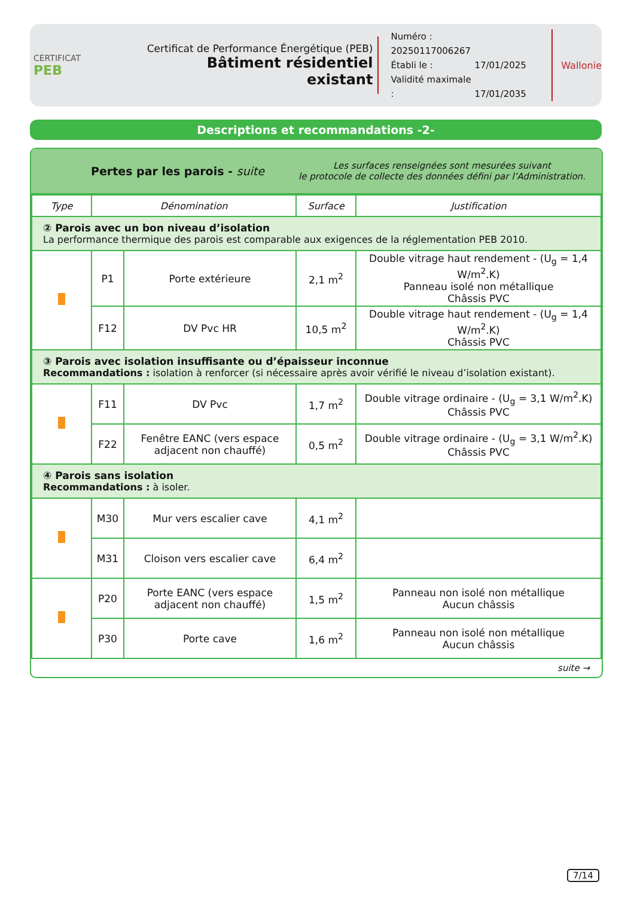CERTIFICAT
PEB
Certificat de Performance Énergétique (PEB)
Bâtiment résidentiel existant
Numéro : 20250117006267
Établi le : 17/01/2025
Validité maximale : 17/01/2035
Wallonie
Descriptions et recommandations -2-
Pertes par les parois - suite
Les surfaces renseignées sont mesurées suivant
le protocole de collecte des données défini par l’Administration.
| Type | Dénomination | | Surface | Justification |
| --- | --- | --- | --- | --- |
| ② Parois avec un bon niveau d’isolation La performance thermique des parois est comparable aux exigences de la réglementation PEB 2010. | | | | |
| | P1 | Porte extérieure | 2,1 m<sup>2</sup> | Double vitrage haut rendement - (U<sub>g</sub> = 1,4 W/m<sup>2</sup>.K) Panneau isolé non métallique Châssis PVC |
| | F12 | DV Pvc HR | 10,5 m<sup>2</sup> | Double vitrage haut rendement - (U<sub>g</sub> = 1,4 W/m<sup>2</sup>.K) Châssis PVC |
| ③ Parois avec isolation insuffisante ou d’épaisseur inconnue Recommandations : isolation à renforcer (si nécessaire après avoir vérifié le niveau d’isolation existant). | | | | |
| | F11 | DV Pvc | 1,7 m<sup>2</sup> | Double vitrage ordinaire - (U<sub>g</sub> = 3,1 W/m<sup>2</sup>.K) Châssis PVC |
| | F22 | Fenêtre EANC (vers espace adjacent non chauffé) | 0,5 m<sup>2</sup> | Double vitrage ordinaire - (U<sub>g</sub> = 3,1 W/m<sup>2</sup>.K) Châssis PVC |
| ④ Parois sans isolation Recommandations : à isoler. | | | | |
| | M30 | Mur vers escalier cave | 4,1 m<sup>2</sup> | |
| | M31 | Cloison vers escalier cave | 6,4 m<sup>2</sup> | |
| | P20 | Porte EANC (vers espace adjacent non chauffé) | 1,5 m<sup>2</sup> | Panneau non isolé non métallique Aucun châssis |
| | P30 | Porte cave | 1,6 m<sup>2</sup> | Panneau non isolé non métallique Aucun châssis |
suite →
7/14